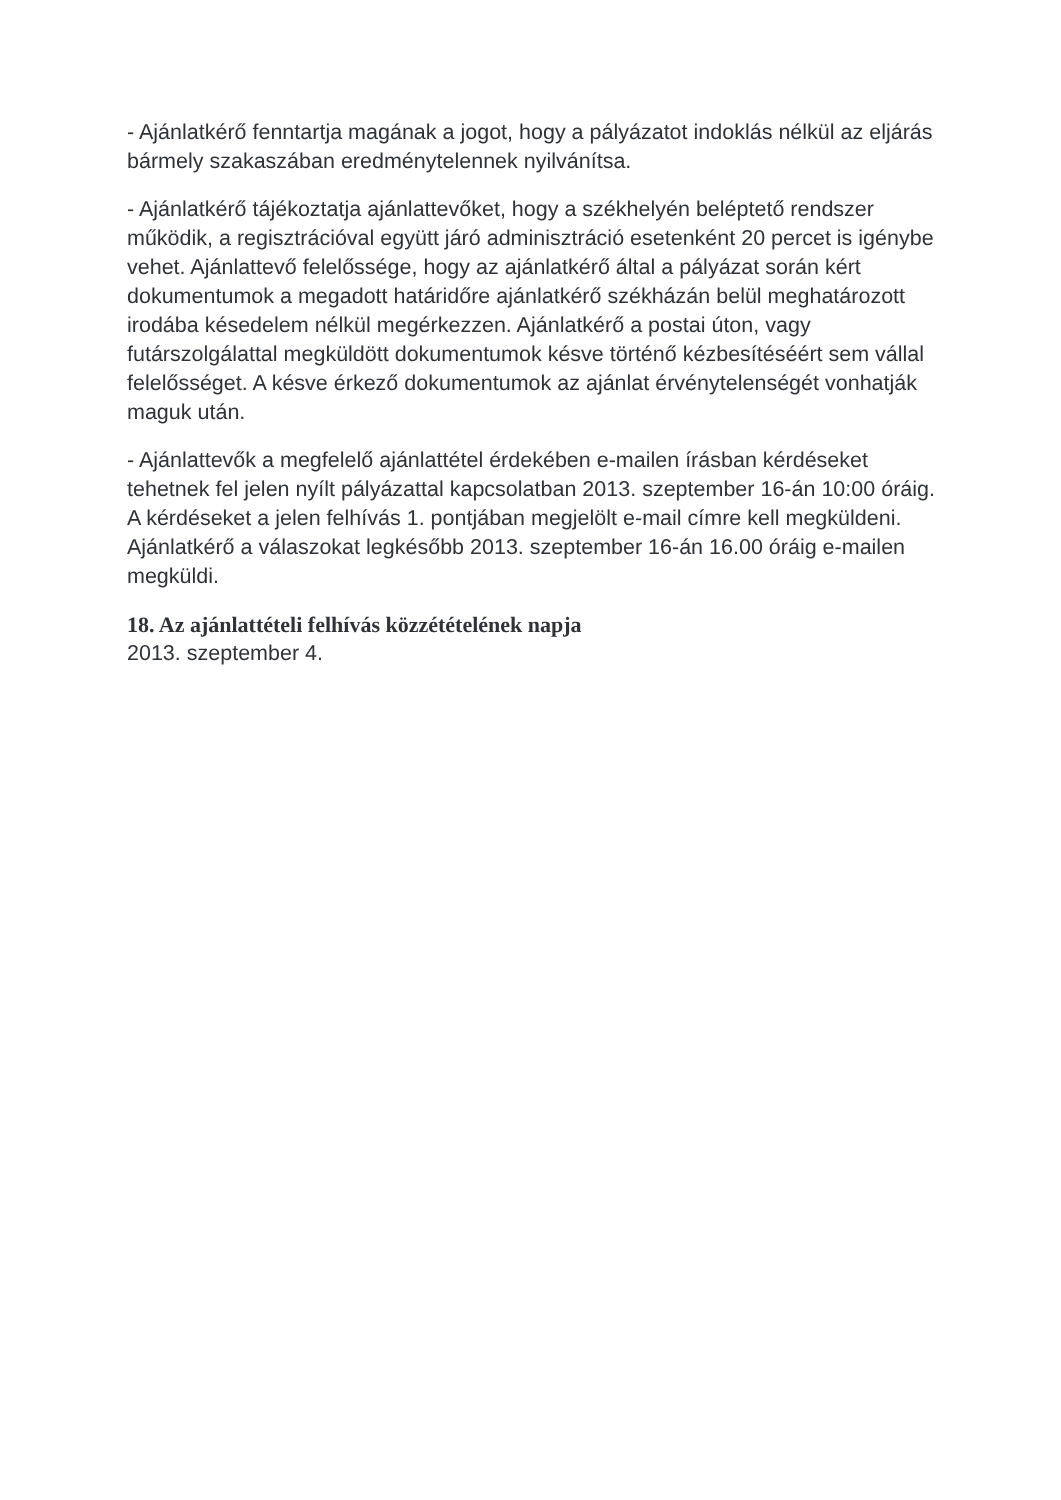- Ajánlatkérő fenntartja magának a jogot, hogy a pályázatot indoklás nélkül az eljárás bármely szakaszában eredménytelennek nyilvánítsa.
- Ajánlatkérő tájékoztatja ajánlattevőket, hogy a székhelyén beléptető rendszer működik, a regisztrációval együtt járó adminisztráció esetenként 20 percet is igénybe vehet. Ajánlattevő felelőssége, hogy az ajánlatkérő által a pályázat során kért dokumentumok a megadott határidőre ajánlatkérő székházán belül meghatározott irodába késedelem nélkül megérkezzen. Ajánlatkérő a postai úton, vagy futárszolgálattal megküldött dokumentumok késve történő kézbesítéséért sem vállal felelősséget. A késve érkező dokumentumok az ajánlat érvénytelenségét vonhatják maguk után.
- Ajánlattevők a megfelelő ajánlattétel érdekében e-mailen írásban kérdéseket tehetnek fel jelen nyílt pályázattal kapcsolatban 2013. szeptember 16-án 10:00 óráig. A kérdéseket a jelen felhívás 1. pontjában megjelölt e-mail címre kell megküldeni. Ajánlatkérő a válaszokat legkésőbb 2013. szeptember 16-án 16.00 óráig e-mailen megküldi.
18. Az ajánlattételi felhívás közzétételének napja
2013. szeptember 4.